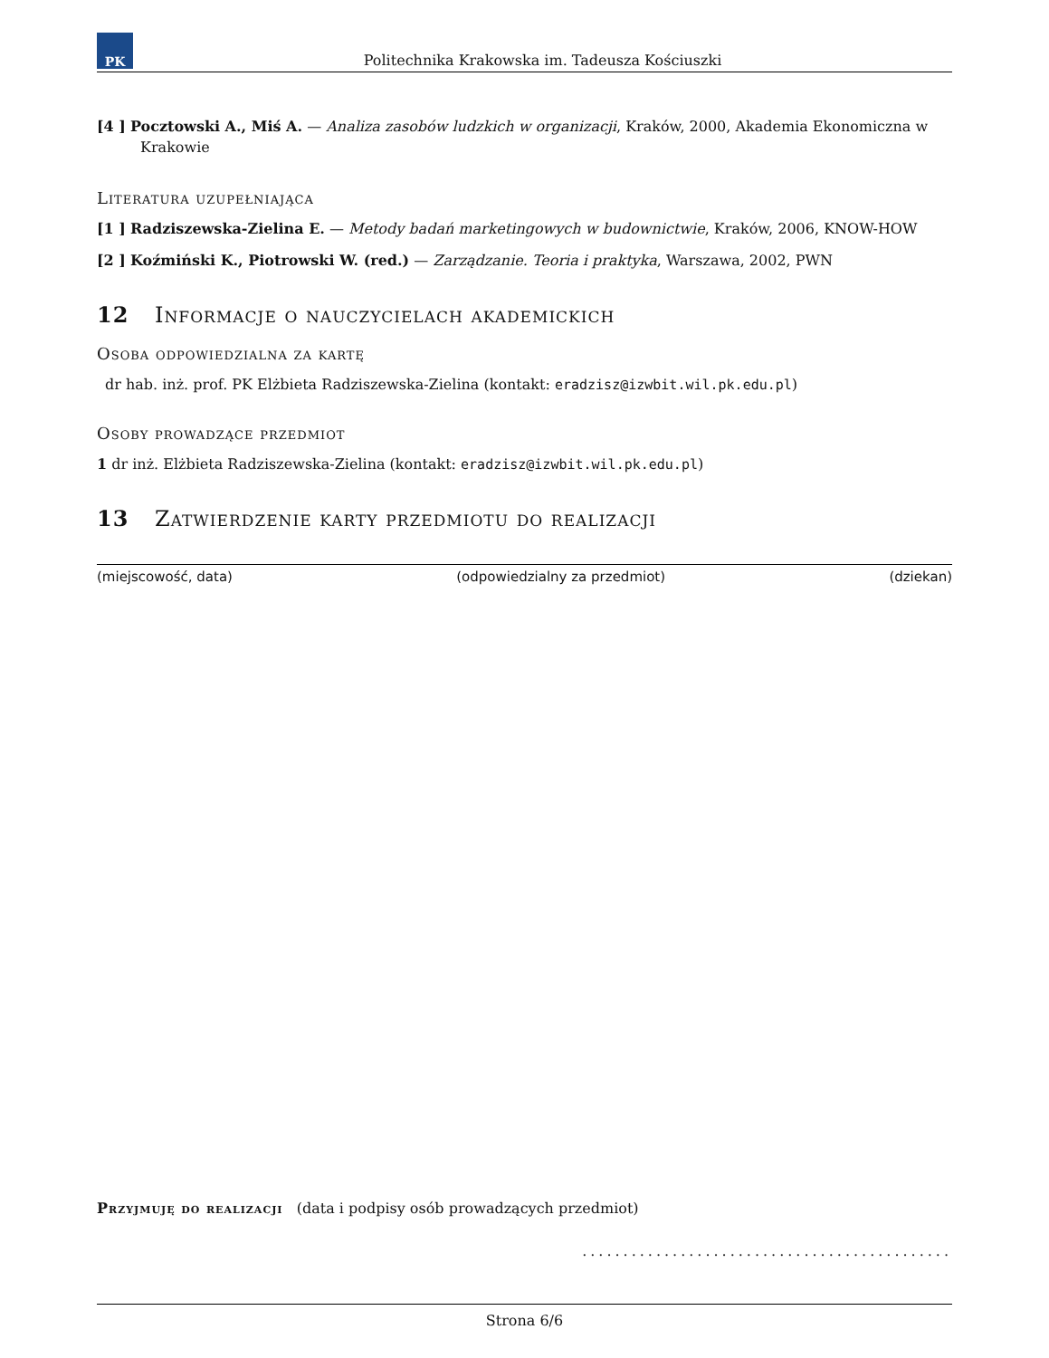PK
Politechnika Krakowska im. Tadeusza Kościuszki
[4 ] Pocztowski A., Miś A. — Analiza zasobów ludzkich w organizacji, Kraków, 2000, Akademia Ekonomiczna w Krakowie
Literatura uzupełniająca
[1 ] Radziszewska-Zielina E. — Metody badań marketingowych w budownictwie, Kraków, 2006, KNOW-HOW
[2 ] Koźmiński K., Piotrowski W. (red.) — Zarządzanie. Teoria i praktyka, Warszawa, 2002, PWN
12 Informacje o nauczycielach akademickich
Osoba odpowiedzialna za kartę
dr hab. inż. prof. PK Elżbieta Radziszewska-Zielina (kontakt: eradzisz@izwbit.wil.pk.edu.pl)
Osoby prowadzące przedmiot
1 dr inż. Elżbieta Radziszewska-Zielina (kontakt: eradzisz@izwbit.wil.pk.edu.pl)
13 Zatwierdzenie karty przedmiotu do realizacji
(miejscowość, data) (odpowiedzialny za przedmiot) (dziekan)
Przyjmuję do realizacji (data i podpisy osób prowadzących przedmiot)
.............................................
Strona 6/6